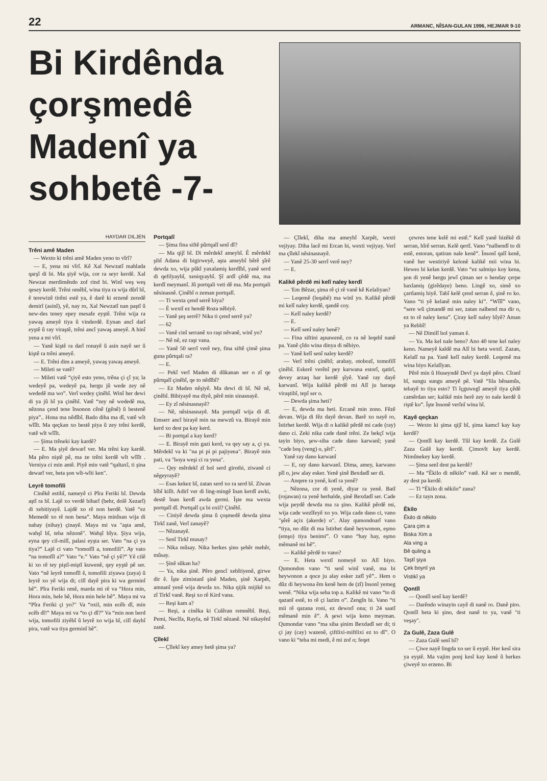22 ARMANC, NÎSAN-GULAN 1996, HEJMAR 9-10
Bi Kirdênda çorşmedê Madenî ya sohbetê -7-
HAYDAR DILJEN
Trêni amê Maden
— Wexto ki trêni amê Maden yeno to vîrî?
— E, yena mi vîrî. Kê Xal Newzatî mahlada qarşî di bi. Ma şiyê wija, cor ra seyr kerdê. Xal Newzat merdimêndo zof rind bi. Winî weş weş qesey kerdê. Trêni omêbî, wina tiya ra wija dûrî bî, ê terewizê tirêni estê ya, ê darê ki erzenê zeredê demirî (asinî), yê, nay ro, Xal Newzatî nan paştî û new-des teney epey mesafe eyştê. Trêni wija ra yawaş ameyê tiya û vinderdê. Eynan ancî darî eyştê û ray viraştê, trêni ancî yawaş ameyê. A hinî yena a mi vîrî.
— Yanê kiştê ra darî ronayê û asin nayê ser û kiştê ra trêni ameyê.
— E. Trêni dim a ameyê, yawaş yawaş ameyê.
— Mileti se vatê?
— Mileti vatê “çiyê esto yeno, trêna çi çî ya; la wedeyê pa, wedeyê pa, hergu jû wede zey nê wededê ma wo”. Verî wedey çinêbî. Winî her dewi di ya jû bî ya çinêbî. Vatê “zey nê wededê ma, nêzona çend tene însonon cênê (gênê) û bestenê piya”.. Hona ma nêdîbî. Bado diha ma dî, vatê wît wîîît. Ma qeçkan xo bestê piya û zey trêni kerdê, vatê wît wîîît.
— Şima trêneki kay kardê?
— E. Ma şiyê dewarî ver. Ma trêni kay kardê. Ma pêro niştê pê, ma ze trêni kerdê wît wîîît . Verniya ci min antê. Piyê min vatê “qaltaxî, ti şina dewarî ver, heta şon wît-wîti ken".
Leyrê tomofili
Cinêkê estibî, nameyê ci Pîra Feriki bî. Dewda aştî ra bî. Lajê xo verdê biharî (behr, dolê Xezarî) di xebitiyayê. Lajdê xo rê non berdê. Vatê “ez Memedê xo rê non bena”. Maya minînan wija di nahay (nihay) çinayê. Maya mi va "aşta amê, wahşî bî, teba nêzonê". Wahşî bîya. Şiya wija, eyna qey cil-milî, palasi eyşta ser. Vato “na çi ya tiya?” Lajê ci vato “tomofîl a, tomofili”. Ay vato “na tomofîl a?” Vato “e.” Vato “nê çi yê?” Yê cilê ki xo rê tey piştî-miştî kuwenê, qey eyştê pê ser. Vato “nê leyrê tomofîl ê, tomofili ziyawa (zaya) û leyrê xo yê wija di; cilî dayê pira ki wa germinî bê”. Pîra Feriki omê, marda mi rê va “Hora min, Hora min, hele bê, Hora min hele bê”. Maya mi va “Pîra Feriki çi yo?" Va “oxil, min ecêb dî, min ecêb dî!” Maya mi va “to çi dî?” Va “min non berd wija, tomofili ziyêbî û leyrê xo wija bî, cilî daybî pira, vatê wa tiya germinî bê”.
Portqalî
— Şima fina siftê pûrtqalî senî dî?
— Ma qijî bî. Di mêrdekî ameybî. Ê mêrdekî şibî Adana di bigirweyê, aşta ameybî bêrê şîrê dewda xo, wija pûkî yaxalamiş kerdîbî, yanê serd di qefilyaybî, xeniqyaybî. Şî ardî çêdê ma, ma kerdî meymanî. Jû portqali veti dê ma. Ma portqali nêsinasnê. Çinêbî o zeman portqalî.
— Ti wexta çend serrê biya?
— Ê wextî ez hendê Roza nêbiyê.
— Yanê şeş serrê? Nika ti çend serrê ya?
— 62
— Vanê cinî serranê xo raşt nêvanê, winî yo?
— Nê nê, ez raşt vana.
— Yanê 50 serrî verê ney, fina siftê çimê şima guna pûrtqali ra?
— E.
— Pekî verî Maden di dûkanan ser o zî qe pûrtqalî çinêbî, qe to nêdîbî?
— Ez Maden nêşiyê. Ma dewi di bî. Nê nê, çinêbî. Bibiyayê ma diyê, pêrê min sinasnayê.
— Ey zî nêsinasnayê?
— Nê, nêsinasnayê. Ma portqalî wija di dî. Emserr ancî birayê min na mewzû va. Birayê min kerd xo dest pa kay kerd.
— Bi portqal a kay kerd?
— E. Birayê min gazi kerd, va qey say a, çi ya. Mêrdekî va ki "na pi pi pi pajiyena". Birayê min pati, va "boya weşi ci ra yena".
— Qey mêrdekî zî bol serd girotbi, ziwanê ci nêgeyrayê?
— Esas kekez bî, zatan serd xo ra serd bî. Ziwan bîbî kilît. Adirî ver di ling-mingê înan kerdî awki, destê înan kerdî awda germi. Îşte ma wexta portqalî dî. Portqalî ça bi oxil? Çinêbî.
— Ciniyê dewda şima û çoşmedê dewda şima Tirkî zanê, Verî zanayê?
— Nêzanayê.
— Senî Tirkî musay?
— Nika mûsay. Nika herkes şino şehêr mehêr, mûsay.
— Şinê sûkan ha?
— Ya, nika şinê. Pêro gencî xebîtiyenê, girwe dir ê. Îşte zimistanî şinê Maden, şinê Xarpêt, amnanî yenê wija dewda xo. Nika qijik mijikê xo zî Tirkî vanê. Reşi xo rê Kird vana.
— Reşi kam a?
— Reşi, a cinêka ki Culêran remnêbî. Reşi, Pemi, Necîfa, Rayfa, nê Tirkî nêzanê. Nê nikayênî zanê.
Çîlekî
— Çîlekî key amey hetê şima ya?
— Çîlekî, diha ma ameybî Xarpêt, wexti vejiyay. Diha lacê mi Ercan bi, wexti vejiyay. Verî ma çîlekî nêsinasnayê.
— Yanê 25-30 serrî verê ney?
— E.
Kalikê pêrdê mi kelî naley kerdî
— 'Em Bêzar, şima rê çi rê vanê kê Kelaliyan?
— Leqemê (leqabê) ma winî yo. Kalikê pêrdê mi kelî naley kerdê, qandê coy.
— Kelî naley kerdê?
— E.
— Kelî senî naley benê?
— Fina siftini aşnawenê, co ra nê leqebî nanê pa. Yanê çîdo wina dinya di nêbiyo.
— Yanê kelî senî naley kerdê?
— Verî trêni çinêbî; arabay, otobozî, tomofilî çinêbî. Eskerê verênî pey karwana estorî, qatirî, devey arzaq bar kerdê şîyê. Yanê ray dayê karwanî. Wija kalikê pêrdê mi Alî ju baraqa viraştibî, tepî ser o.
— Dewda şima heti?
— E, dewda ma heti. Ercanê min zono. Fêzê devan. Wija di fêz dayê devan. Barê xo nayê ro, îstirhet kerdê. Wija di o kalikê pêrdê mi cade (ray) dano ci. Zeki nika cade danê trêni. Ze bekçî wija tayin biyo, şew-siba cade dano karwanî; yanê "cade boş (veng) o, şêrî".
Yanê ray dano karwanî
— E, ray dano karwanî. Dima, amey, karwano pîl o, jew alay esker. Yenê şinê Bexdadî ser di.
— Anqere ra yenê, kotî ra yenê?
_ Nêzona, cor di yenê, diyar ra yenê. Batî (rojawan) ra yenê herhalde, şinê Bexdadî ser. Cade wija peydê dewda ma ra şino. Kalikê pêrdê mi, wija cade wezîfeyê xo yo. Wija cade dano ci, vano "şêrê açix (akerde) o". Alay qumondoarî vano “tiya, no dûz di ma îstirhet danê heywonon, eşmo (emşo) tiya benimi”. O vano “hay hay, eşmo mêmanê mi bê”.
— Kalikê pêrdê to vano?
— E. Heta wextî nomeyê xo Alî biyo. Qumondon vano “ti senî winî vanê, ma bi heywonon a qoce ju alay esker zafî yê”.. Hem o dûz di heywona êm kenê hem de (zî) însonî yemeg wenê. “Nika wija seha top a. Kalikê mi vano “to di qazanî estê, to rê çi lazim o”. Zengîn bi. Vano “ti mii rê qazana roni, ez deworî ona; ti 24 saatî mêmanê min ê”. A şewi wija keno meyman. Qumondar vano “ma siba şinim Bexdadî ser di; ti çi jay (cay) wazenê, çiftlixi-miftlixi ez to dî”. O vano ki “teba mi medi, ê mi zof o; feqet
çewres tene kelê mi estê.” Kelî yanê bizêkê di serran, hîrê serran. Kelê qertî. Vano “nalbendî to di estê, estoran, qatiran nale kenê”. Însonî qalî kenê, vanê her westiriyê kelonê kalikê mii wina bi. Hewes bi kelan kerdê. Vato “ez salmişo koy kena, şon di yenê hergu jewî çiman ser o henday çerpe baxlamiş (girêdaye) beno. Lingê xo, simê xo çartlamiş biyê. Tabî kelê çend serran ê, şinê ro ko. Vano “ti yê kelanê min naley ki”. “Wîîî” vano, “sere wû çimandê mi ser, zatan nalbend ma dir o, ez to rê naley kena”. Çiray kelî naley bîyê? Aman ya Rebbî!
— Nê Dimilî bol yaman ê.
— Ya. Ma kel nale beno? Ano 40 tene kel naley keno. Nameyê kaldê ma Alî bi heta wextî. Zazan, Kelalî na pa. Yanê kelî naley kerdê. Leqemê ma wina biyo Kelalîyan.
Pêrê min û Huseyndê Devî ya dayê pêro. Cîranî bî, sungu sungu ameyê pê. Vatê “lila bênamûs, tebayê to tiya esto? Ti îçguwegî ameyê tiya çêdê camêrdan ser; kalikê min herê zey to nale kerdê û riştê ko”. Îşte însonê verînî wina bî.
Kayê qeçkan
— Wexto ki şima qijî bî, şima kamcî kay kay kerdê?
— Qontîl kay kerdê. Tûl kay kerdê. Za Gulê Zaza Gulê kay kerdê. Çimovît kay kerdê. Nimûnekey kay kerdê.
— Şima senî dest pa kerdê?
— Ma “Êkilo di nêkilo” vatê. Kê ser o mendê, ay dest pa kerdê.
— Ti “Êkilo di nêkilo” zana?
— Ez tayn zona.
Êkilo
Êkilo di nêkilo
Çara çim a
Biska Xim a
Ala ving a
Bê quling a
Taştî şiya
Çek boynî ya
Vistikî ya
Qontîl
— Qontîl senî kay kerdê?
— Darêndo winayin cayê di nanê ro. Danê piro. Qontîl heta ki şino, dest nanê to ya, vanê "ti veşay".
Za Gulê, Zaza Gulê
— Zaza Gulê senî bî?
— Çiwe nayê lingda xo ser û eyştê. Her kesî sira ya eyştê. Ma vajim ponj kesî kay kenê û herkes çiweyê xo erzeno. Bi